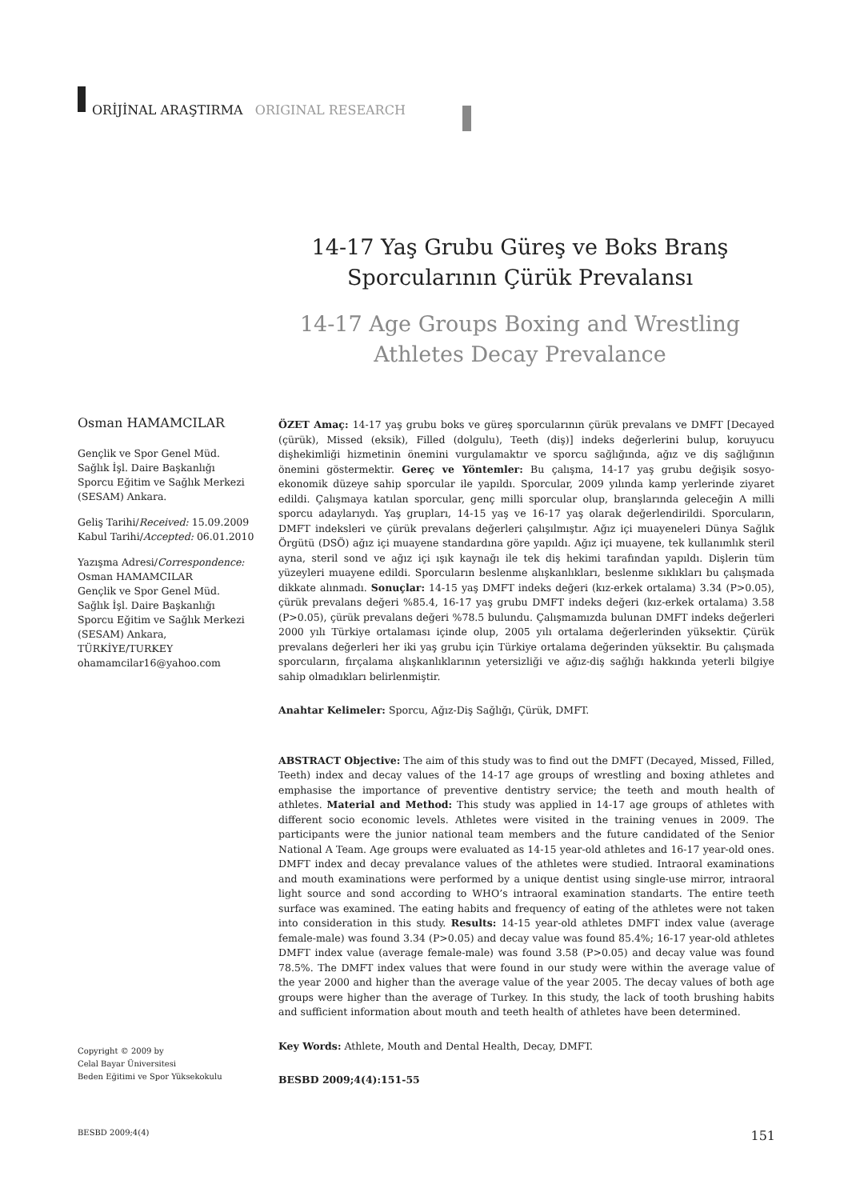ORİJİNAL ARAŞTIRMA ORIGINAL RESEARCH
14-17 Yaş Grubu Güreş ve Boks Branş Sporcularının Çürük Prevalansı
14-17 Age Groups Boxing and Wrestling Athletes Decay Prevalance
Osman HAMAMCILAR
Gençlik ve Spor Genel Müd.
Sağlık İşl. Daire Başkanlığı
Sporcu Eğitim ve Sağlık Merkezi
(SESAM) Ankara.
Geliş Tarihi/Received: 15.09.2009
Kabul Tarihi/Accepted: 06.01.2010
Yazışma Adresi/Correspondence:
Osman HAMAMCILAR
Gençlik ve Spor Genel Müd.
Sağlık İşl. Daire Başkanlığı
Sporcu Eğitim ve Sağlık Merkezi
(SESAM) Ankara,
TÜRKİYE/TURKEY
ohamamcilar16@yahoo.com
ÖZET Amaç: 14-17 yaş grubu boks ve güreş sporcularının çürük prevalans ve DMFT [Decayed (çürük), Missed (eksik), Filled (dolgulu), Teeth (diş)] indeks değerlerini bulup, koruyucu dişhekimliği hizmetinin önemini vurgulamaktır ve sporcu sağlığında, ağız ve diş sağlığının önemini göstermektir. Gereç ve Yöntemler: Bu çalışma, 14-17 yaş grubu değişik sosyo-ekonomik düzeye sahip sporcular ile yapıldı. Sporcular, 2009 yılında kamp yerlerinde ziyaret edildi. Çalışmaya katılan sporcular, genç milli sporcular olup, branşlarında geleceğin A milli sporcu adaylarıydı. Yaş grupları, 14-15 yaş ve 16-17 yaş olarak değerlendirildi. Sporcuların, DMFT indeksleri ve çürük prevalans değerleri çalışılmıştır. Ağız içi muayeneleri Dünya Sağlık Örgütü (DSÖ) ağız içi muayene standardına göre yapıldı. Ağız içi muayene, tek kullanımlık steril ayna, steril sond ve ağız içi ışık kaynağı ile tek diş hekimi tarafından yapıldı. Dişlerin tüm yüzeyleri muayene edildi. Sporcuların beslenme alışkanlıkları, beslenme sıklıkları bu çalışmada dikkate alınmadı. Sonuçlar: 14-15 yaş DMFT indeks değeri (kız-erkek ortalama) 3.34 (P>0.05), çürük prevalans değeri %85.4, 16-17 yaş grubu DMFT indeks değeri (kız-erkek ortalama) 3.58 (P>0.05), çürük prevalans değeri %78.5 bulundu. Çalışmamızda bulunan DMFT indeks değerleri 2000 yılı Türkiye ortalaması içinde olup, 2005 yılı ortalama değerlerinden yüksektir. Çürük prevalans değerleri her iki yaş grubu için Türkiye ortalama değerinden yüksektir. Bu çalışmada sporcuların, fırçalama alışkanlıklarının yetersizliği ve ağız-diş sağlığı hakkında yeterli bilgiye sahip olmadıkları belirlenmiştir.
Anahtar Kelimeler: Sporcu, Ağız-Diş Sağlığı, Çürük, DMFT.
ABSTRACT Objective: The aim of this study was to find out the DMFT (Decayed, Missed, Filled, Teeth) index and decay values of the 14-17 age groups of wrestling and boxing athletes and emphasise the importance of preventive dentistry service; the teeth and mouth health of athletes. Material and Method: This study was applied in 14-17 age groups of athletes with different socio economic levels. Athletes were visited in the training venues in 2009. The participants were the junior national team members and the future candidated of the Senior National A Team. Age groups were evaluated as 14-15 year-old athletes and 16-17 year-old ones. DMFT index and decay prevalance values of the athletes were studied. Intraoral examinations and mouth examinations were performed by a unique dentist using single-use mirror, intraoral light source and sond according to WHO’s intraoral examination standarts. The entire teeth surface was examined. The eating habits and frequency of eating of the athletes were not taken into consideration in this study. Results: 14-15 year-old athletes DMFT index value (average female-male) was found 3.34 (P>0.05) and decay value was found 85.4%; 16-17 year-old athletes DMFT index value (average female-male) was found 3.58 (P>0.05) and decay value was found 78.5%. The DMFT index values that were found in our study were within the average value of the year 2000 and higher than the average value of the year 2005. The decay values of both age groups were higher than the average of Turkey. In this study, the lack of tooth brushing habits and sufficient information about mouth and teeth health of athletes have been determined.
Key Words: Athlete, Mouth and Dental Health, Decay, DMFT.
BESBD 2009;4(4):151-55
Copyright © 2009 by
Celal Bayar Üniversitesi
Beden Eğitimi ve Spor Yüksekokulu
BESBD 2009;4(4) 151